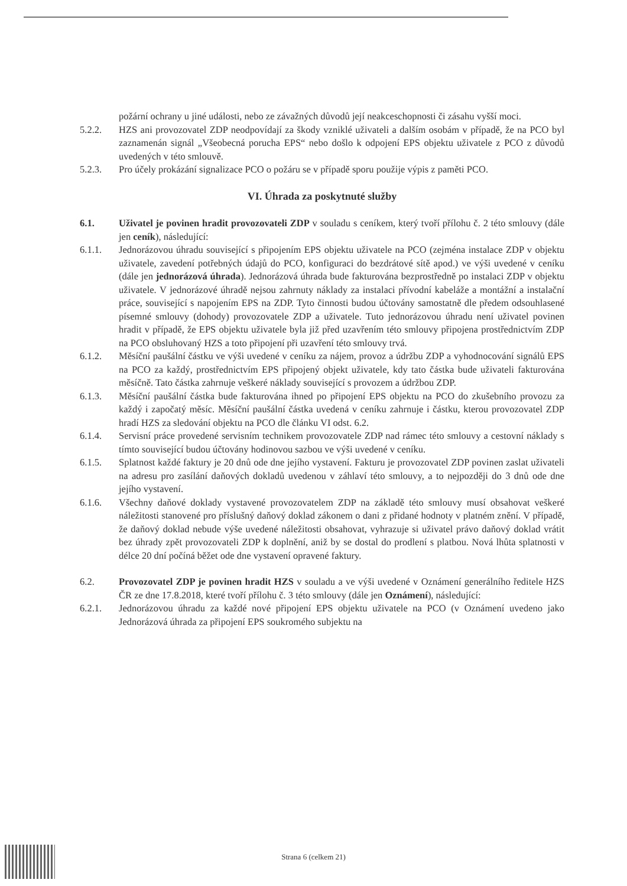požární ochrany u jiné události, nebo ze závažných důvodů její neakceschopnosti či zásahu vyšší moci.
5.2.2. HZS ani provozovatel ZDP neodpovídají za škody vzniklé uživateli a dalším osobám v případě, že na PCO byl zaznamenán signál „Všeobecná porucha EPS“ nebo došlo k odpojení EPS objektu uživatele z PCO z důvodů uvedených v této smlouvě.
5.2.3. Pro účely prokázání signalizace PCO o požáru se v případě sporu použije výpis z paměti PCO.
VI. Úhrada za poskytnuté služby
6.1. Uživatel je povinen hradit provozovateli ZDP v souladu s ceníkem, který tvoří přílohu č. 2 této smlouvy (dále jen ceník), následující:
6.1.1. Jednorázovou úhradu související s připojením EPS objektu uživatele na PCO (zejména instalace ZDP v objektu uživatele, zavedení potřebných údajů do PCO, konfiguraci do bezdrátové sítě apod.) ve výši uvedené v ceníku (dále jen jednorázová úhrada). Jednorázová úhrada bude fakturována bezprostředně po instalaci ZDP v objektu uživatele. V jednorázové úhradě nejsou zahrnuty náklady za instalaci přívodní kabeláže a montážní a instalační práce, související s napojením EPS na ZDP. Tyto činnosti budou účtovány samostatně dle předem odsouhlasené písemné smlouvy (dohody) provozovatele ZDP a uživatele. Tuto jednorázovou úhradu není uživatel povinen hradit v případě, že EPS objektu uživatele byla již před uzavřením této smlouvy připojena prostřednictvím ZDP na PCO obsluhovaný HZS a toto připojení při uzavření této smlouvy trvá.
6.1.2. Měsíční paušální částku ve výši uvedené v ceníku za nájem, provoz a údržbu ZDP a vyhodnocování signálů EPS na PCO za každý, prostřednictvím EPS připojený objekt uživatele, kdy tato částka bude uživateli fakturována měsíčně. Tato částka zahrnuje veškeré náklady související s provozem a údržbou ZDP.
6.1.3. Měsíční paušální částka bude fakturována ihned po připojení EPS objektu na PCO do zkušebního provozu za každý i započatý měsíc. Měsíční paušální částka uvedená v ceníku zahrnuje i částku, kterou provozovatel ZDP hradí HZS za sledování objektu na PCO dle článku VI odst. 6.2.
6.1.4. Servisní práce provedené servisním technikem provozovatele ZDP nad rámec této smlouvy a cestovní náklady s tímto související budou účtovány hodinovou sazbou ve výši uvedené v ceníku.
6.1.5. Splatnost každé faktury je 20 dnů ode dne jejího vystavení. Fakturu je provozovatel ZDP povinen zaslat uživateli na adresu pro zasílání daňových dokladů uvedenou v záhlaví této smlouvy, a to nejpozději do 3 dnů ode dne jejího vystavení.
6.1.6. Všechny daňové doklady vystavené provozovatelem ZDP na základě této smlouvy musí obsahovat veškeré náležitosti stanovené pro příslušný daňový doklad zákonem o dani z přidané hodnoty v platném znění. V případě, že daňový doklad nebude výše uvedené náležitosti obsahovat, vyhrazuje si uživatel právo daňový doklad vrátit bez úhrady zpět provozovateli ZDP k doplnění, aniž by se dostal do prodlení s platbou. Nová lhůta splatnosti v délce 20 dní počíná běžet ode dne vystavení opravené faktury.
6.2. Provozovatel ZDP je povinen hradit HZS v souladu a ve výši uvedené v Oznámení generálního ředitele HZS ČR ze dne 17.8.2018, které tvoří přílohu č. 3 této smlouvy (dále jen Oznámení), následující:
6.2.1. Jednorázovou úhradu za každé nové připojení EPS objektu uživatele na PCO (v Oznámení uvedeno jako Jednorázová úhrada za připojení EPS soukromého subjektu na
Strana 6 (celkem 21)